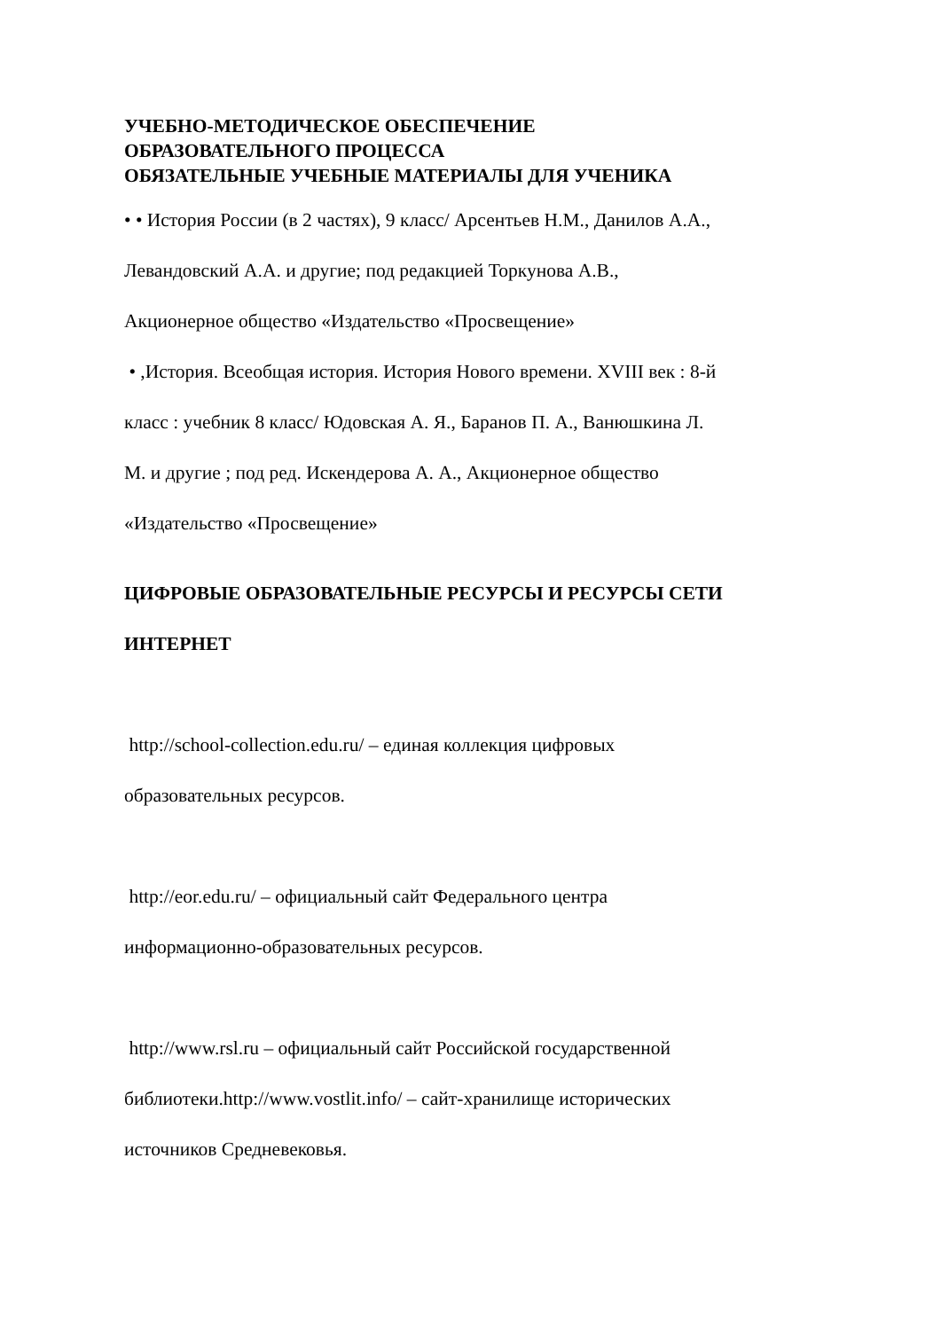УЧЕБНО-МЕТОДИЧЕСКОЕ ОБЕСПЕЧЕНИЕ
ОБРАЗОВАТЕЛЬНОГО ПРОЦЕССА
ОБЯЗАТЕЛЬНЫЕ УЧЕБНЫЕ МАТЕРИАЛЫ ДЛЯ УЧЕНИКА
• • История России (в 2 частях), 9 класс/ Арсентьев Н.М., Данилов А.А.,
Левандовский А.А. и другие; под редакцией Торкунова А.В.,
Акционерное общество «Издательство «Просвещение»
• ,История. Всеобщая история. История Нового времени. XVIII век : 8-й
класс : учебник 8 класс/ Юдовская А. Я., Баранов П. А., Ванюшкина Л.
М. и другие ; под ред. Искендерова А. А., Акционерное общество
«Издательство «Просвещение»
ЦИФРОВЫЕ ОБРАЗОВАТЕЛЬНЫЕ РЕСУРСЫ И РЕСУРСЫ СЕТИ
ИНТЕРНЕТ
http://school-collection.edu.ru/ – единая коллекция цифровых
образовательных ресурсов.
http://eor.edu.ru/ – официальный сайт Федерального центра
информационно-образовательных ресурсов.
http://www.rsl.ru – официальный сайт Российской государственной
библиотеки.http://www.vostlit.info/ – сайт-хранилище исторических
источников Средневековья.